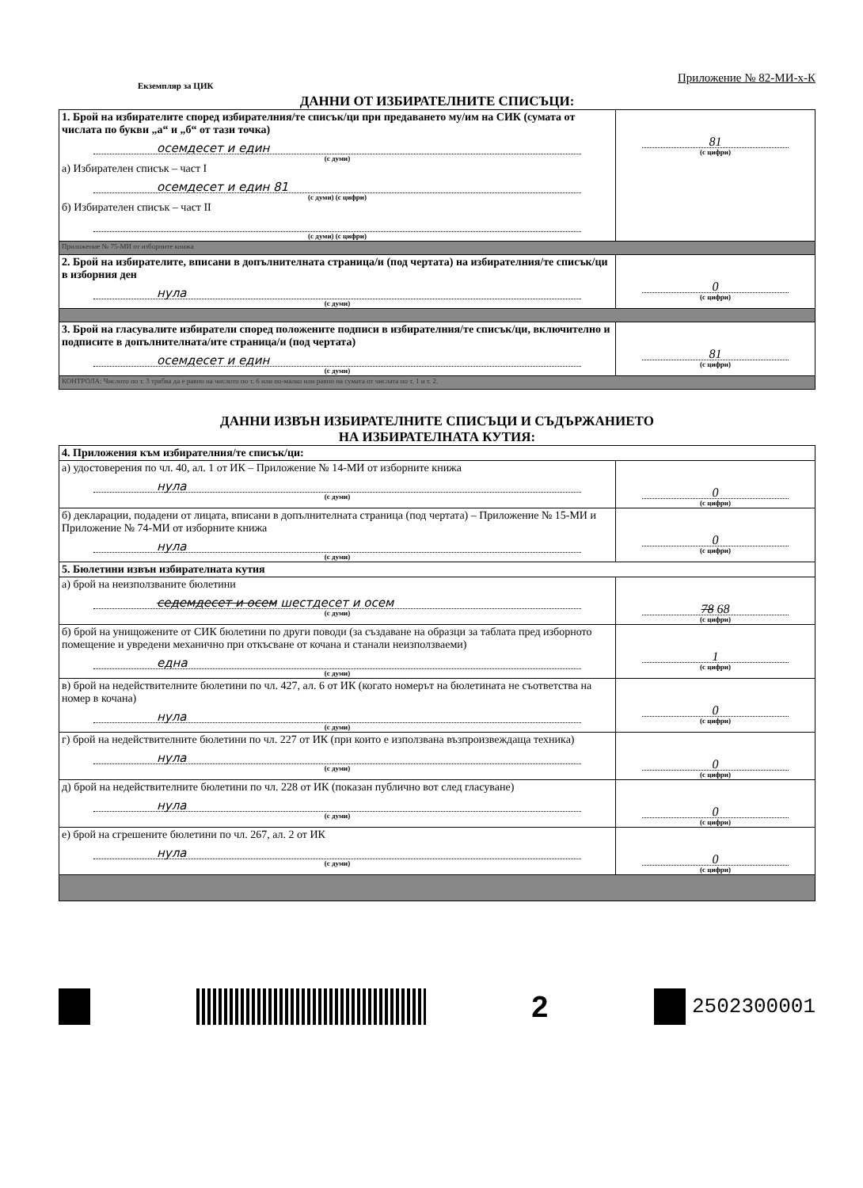Екземпляр за ЦИК Приложение № 82-МИ-х-К
ДАННИ ОТ ИЗБИРАТЕЛНИТЕ СПИСЪЦИ:
| 1. Брой на избирателите според избирателния/те списък/ци при предаването му/им на СИК (сумата от числата по букви „а“ и „б“ от тази точка) осемдесет и един (с думи) а) Избирателен списък – част I осемдесет и един 81 (с думи) (с цифри) б) Избирателен списък – част II (с думи) (с цифри) | 81 (с цифри) |
| Приложение № 75-МИ от изборните книжа | |
| 2. Брой на избирателите, вписани в допълнителната страница/и (под чертата) на избирателния/те списък/ци в изборния ден нула (с думи) | 0 (с цифри) |
| 3. Брой на гласувалите избиратели според положените подписи в избирателния/те списък/ци, включително и подписите в допълнителната/ите страница/и (под чертата) осемдесет и един (с думи) | 81 (с цифри) |
| КОНТРОЛА: Числото по т. 3 трябва да е равно на числото по т. 6 или по-малко или равно на сумата от числата по т. 1 и т. 2. | |
ДАННИ ИЗВЪН ИЗБИРАТЕЛНИТЕ СПИСЪЦИ И СЪДЪРЖАНИЕТО
НА ИЗБИРАТЕЛНАТА КУТИЯ:
| 4. Приложения към избирателния/те списък/ци: | |
| а) удостоверения по чл. 40, ал. 1 от ИК – Приложение № 14-МИ от изборните книжа нула (с думи) | 0 (с цифри) |
| б) декларации, подадени от лицата, вписани в допълнителната страница (под чертата) – Приложение № 15-МИ и Приложение № 74-МИ от изборните книжа нула (с думи) | 0 (с цифри) |
| 5. Бюлетини извън избирателната кутия | |
| а) брой на неизползваните бюлетини седемдесет и осем шестдесет и осем (с думи) | 78 68 (с цифри) |
| б) брой на унищожените от СИК бюлетини по други поводи (за създаване на образци за таблата пред изборното помещение и увредени механично при откъсване от кочана и станали неизползваеми) една (с думи) | 1 (с цифри) |
| в) брой на недействителните бюлетини по чл. 427, ал. 6 от ИК (когато номерът на бюлетината не съответства на номер в кочана) нула (с думи) | 0 (с цифри) |
| г) брой на недействителните бюлетини по чл. 227 от ИК (при които е използвана възпроизвеждаща техника) нула (с думи) | 0 (с цифри) |
| д) брой на недействителните бюлетини по чл. 228 от ИК (показан публично вот след гласуване) нула (с думи) | 0 (с цифри) |
| е) брой на сгрешените бюлетини по чл. 267, ал. 2 от ИК нула (с думи) | 0 (с цифри) |
2
2502300001